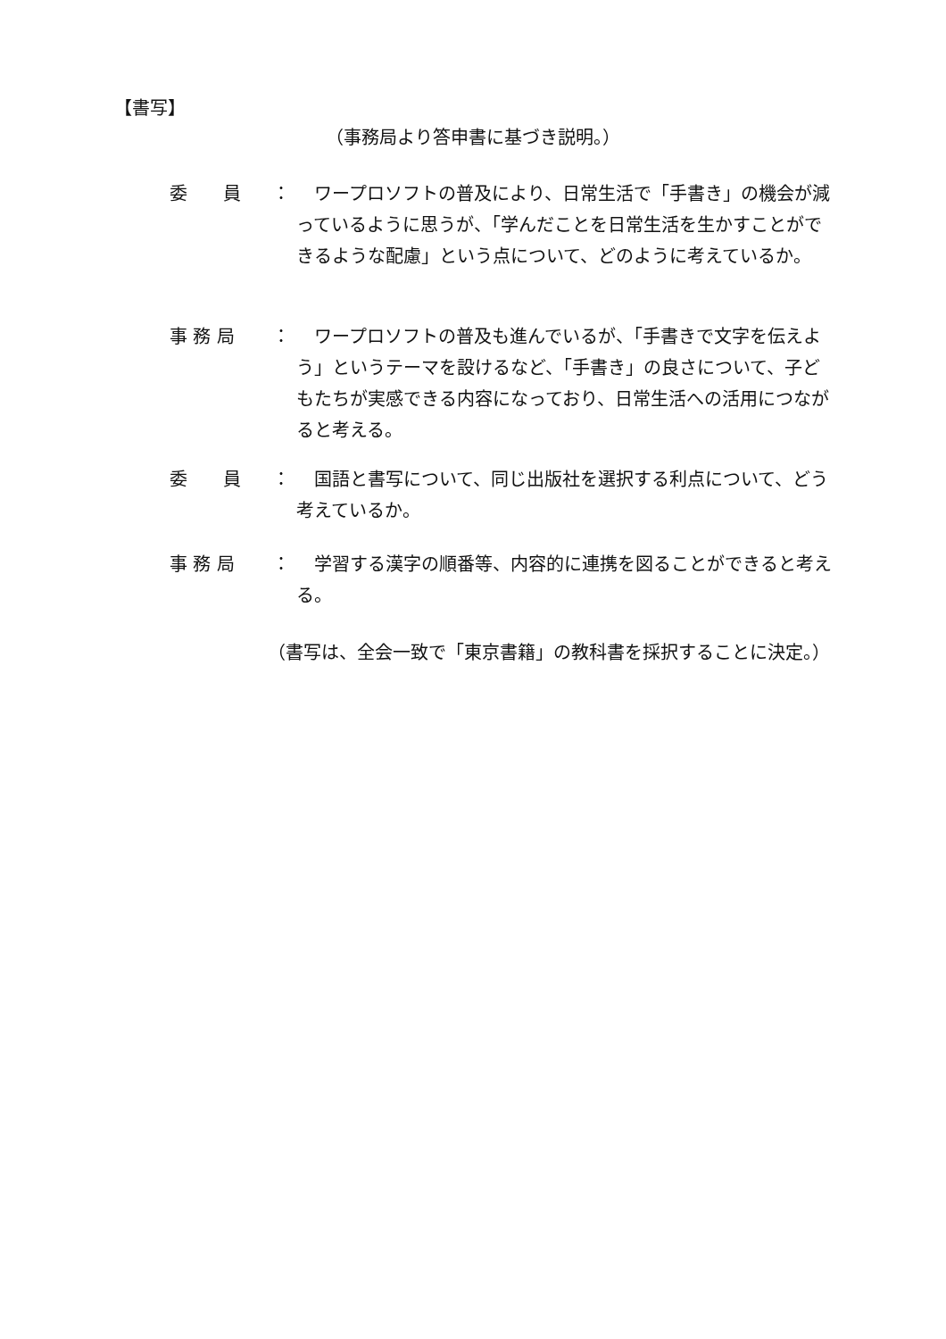【書写】
（事務局より答申書に基づき説明。）
委　　員 ： ワープロソフトの普及により、日常生活で「手書き」の機会が減っているように思うが、「学んだことを日常生活を生かすことができるような配慮」という点について、どのように考えているか。
事 務 局 ： ワープロソフトの普及も進んでいるが、「手書きで文字を伝えよう」というテーマを設けるなど、「手書き」の良さについて、子どもたちが実感できる内容になっており、日常生活への活用につながると考える。
委　　員 ： 国語と書写について、同じ出版社を選択する利点について、どう考えているか。
事 務 局 ： 学習する漢字の順番等、内容的に連携を図ることができると考える。
（書写は、全会一致で「東京書籍」の教科書を採択することに決定。）